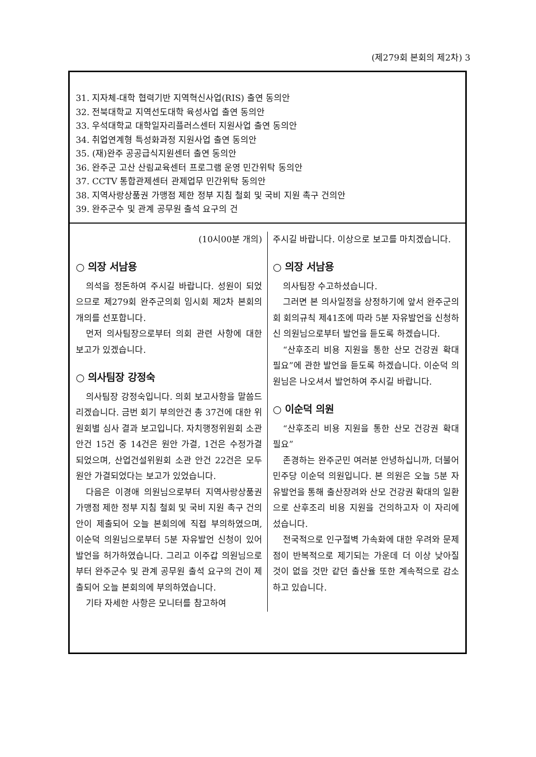(제279회 본회의 제2차) 3
31. 지자체-대학 협력기반 지역혁신사업(RIS) 출연 동의안
32. 전북대학교 지역선도대학 육성사업 출연 동의안
33. 우석대학교 대학일자리플러스센터 지원사업 출연 동의안
34. 취업연계형 특성화과정 지원사업 출연 동의안
35. (재)완주 공공급식지원센터 출연 동의안
36. 완주군 고산 산림교육센터 프로그램 운영 민간위탁 동의안
37. CCTV 통합관제센터 관제업무 민간위탁 동의안
38. 지역사랑상품권 가맹점 제한 정부 지침 철회 및 국비 지원 촉구 건의안
39. 완주군수 및 관계 공무원 출석 요구의 건
(10시00분 개의)
○ 의장 서남용
의석을 정돈하여 주시길 바랍니다. 성원이 되었으므로 제279회 완주군의회 임시회 제2차 본회의 개의를 선포합니다.
먼저 의사팀장으로부터 의회 관련 사항에 대한 보고가 있겠습니다.
○ 의사팀장 강정숙
의사팀장 강정숙입니다. 의회 보고사항을 말씀드리겠습니다. 금번 회기 부의안건 총 37건에 대한 위원회별 심사 결과 보고입니다. 자치행정위원회 소관 안건 15건 중 14건은 원안 가결, 1건은 수정가결되었으며, 산업건설위원회 소관 안건 22건은 모두 원안 가결되었다는 보고가 있었습니다.
다음은 이경애 의원님으로부터 지역사랑상품권 가맹점 제한 정부 지침 철회 및 국비 지원 촉구 건의안이 제출되어 오늘 본회의에 직접 부의하였으며, 이순덕 의원님으로부터 5분 자유발언 신청이 있어 발언을 허가하였습니다. 그리고 이주갑 의원님으로부터 완주군수 및 관계 공무원 출석 요구의 건이 제출되어 오늘 본회의에 부의하였습니다.
기타 자세한 사항은 모니터를 참고하여
주시길 바랍니다. 이상으로 보고를 마치겠습니다.
○ 의장 서남용
의사팀장 수고하셨습니다.
그러면 본 의사일정을 상정하기에 앞서 완주군의회 회의규칙 제41조에 따라 5분 자유발언을 신청하신 의원님으로부터 발언을 듣도록 하겠습니다.
“산후조리 비용 지원을 통한 산모 건강권 확대 필요”에 관한 발언을 듣도록 하겠습니다. 이순덕 의원님은 나오셔서 발언하여 주시길 바랍니다.
○ 이순덕 의원
“산후조리 비용 지원을 통한 산모 건강권 확대 필요”
존경하는 완주군민 여러분 안녕하십니까, 더불어민주당 이순덕 의원입니다. 본 의원은 오늘 5분 자유발언을 통해 출산장려와 산모 건강권 확대의 일환으로 산후조리 비용 지원을 건의하고자 이 자리에 섰습니다.
전국적으로 인구절벽 가속화에 대한 우려와 문제점이 반복적으로 제기되는 가운데 더 이상 낮아질 것이 없을 것만 같던 출산율 또한 계속적으로 감소하고 있습니다.